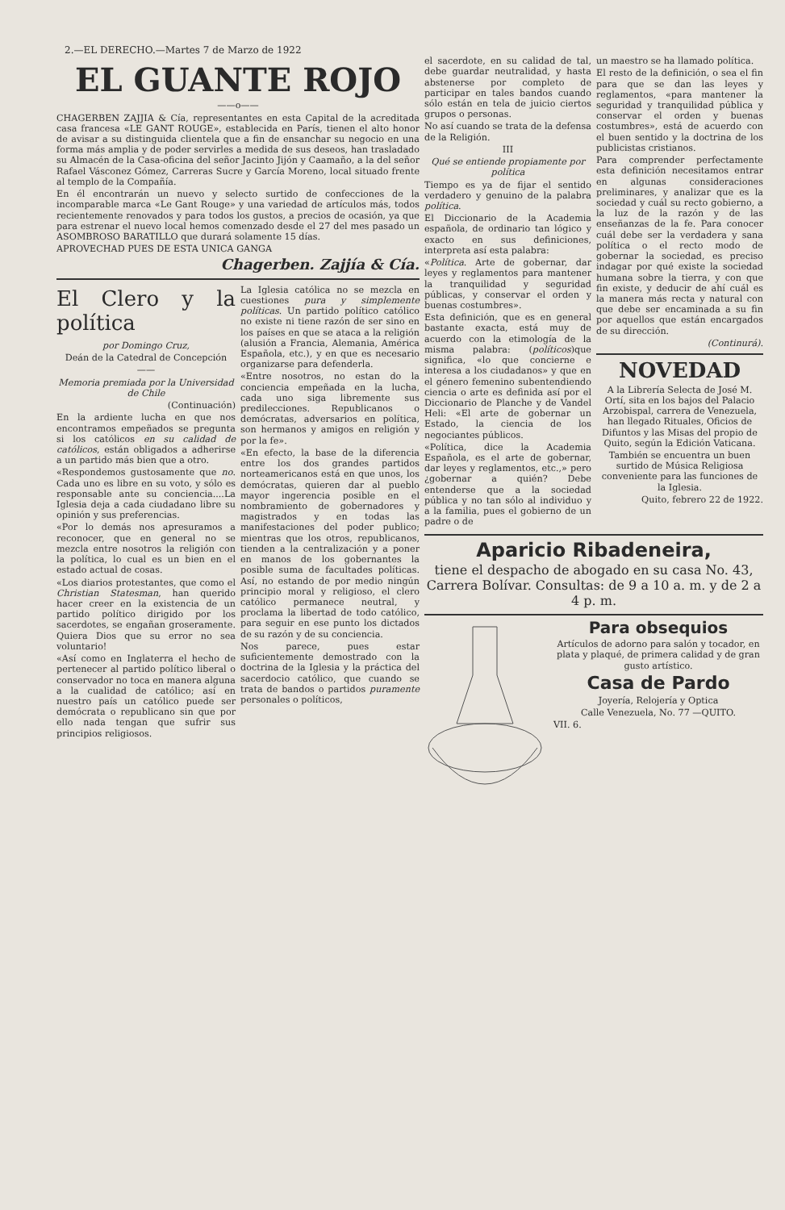2.—EL DERECHO.—Martes 7 de Marzo de 1922
EL GUANTE ROJO
——o——
CHAGERBEN ZAJJIA & Cía, representantes en esta Capital de la acreditada casa francesa «LE GANT ROUGE», establecida en París, tienen el alto honor de avisar a su distinguida clientela que a fin de ensanchar su negocio en una forma más amplia y de poder servirles a medida de sus deseos, han trasladado su Almacén de la Casa-oficina del señor Jacinto Jijón y Caamaño, a la del señor Rafael Vásconez Gómez, Carreras Sucre y García Moreno, local situado frente al templo de la Compañía.
En él encontrarán un nuevo y selecto surtido de confecciones de la incomparable marca «Le Gant Rouge» y una variedad de artículos más, todos recientemente renovados y para todos los gustos, a precios de ocasión, ya que para estrenar el nuevo local hemos comenzado desde el 27 del mes pasado un ASOMBROSO BARATILLO que durará solamente 15 días.
APROVECHAD PUES DE ESTA UNICA GANGA
Chagerben. Zajjía & Cía.
El Clero y la política
por Domingo Cruz,
Deán de la Catedral de Concepción
——
Memoria premiada por la Universidad de Chile
(Continuación)
En la ardiente lucha en que nos encontramos empeñados se pregunta si los católicos en su calidad de católicos, están obligados a adherirse a un partido más bien que a otro.
«Respondemos gustosamente que no. Cada uno es libre en su voto, y sólo es responsable ante su conciencia....La Iglesia deja a cada ciudadano libre su opinión y sus preferencias.
«Por lo demás nos apresuramos a reconocer, que en general no se mezcla entre nosotros la religión con la política, lo cual es un bien en el estado actual de cosas.
«Los diarios protestantes, que como el Christian Statesman, han querido hacer creer en la existencia de un partido político dirigido por los sacerdotes, se engañan groseramente. Quiera Dios que su error no sea voluntario!
«Así como en Inglaterra el hecho de pertenecer al partido político liberal o conservador no toca en manera alguna a la cualidad de católico; así en nuestro país un católico puede ser demócrata o republicano sin que por ello nada tengan que sufrir sus principios religiosos.
La Iglesia católica no se mezcla en cuestiones pura y simplemente políticas. Un partido político católico no existe ni tiene razón de ser sino en los países en que se ataca a la religión (alusión a Francia, Alemania, América Española, etc.), y en que es necesario organizarse para defenderla.
«Entre nosotros, no estan do la conciencia empeñada en la lucha, cada uno siga libremente sus predilecciones. Republicanos o demócratas, adversarios en política, son hermanos y amigos en religión y por la fe».
«En efecto, la base de la diferencia entre los dos grandes partidos norteamericanos está en que unos, los demócratas, quieren dar al pueblo mayor ingerencia posible en el nombramiento de gobernadores y magistrados y en todas las manifestaciones del poder publico; mientras que los otros, republicanos, tienden a la centralización y a poner en manos de los gobernantes la posible suma de facultades políticas. Así, no estando de por medio ningún principio moral y religioso, el clero católico permanece neutral, y proclama la libertad de todo católico, para seguir en ese punto los dictados de su razón y de su conciencia.
Nos parece, pues estar suficientemente demostrado con la doctrina de la Iglesia y la práctica del sacerdocio católico, que cuando se trata de bandos o partidos puramente personales o políticos,
el sacerdote, en su calidad de tal, debe guardar neutralidad, y hasta abstenerse por completo de participar en tales bandos cuando sólo están en tela de juicio ciertos grupos o personas.
No así cuando se trata de la defensa de la Religión.
III
Qué se entiende propiamente por política
Tiempo es ya de fijar el sentido verdadero y genuino de la palabra política.
El Diccionario de la Academia española, de ordinario tan lógico y exacto en sus definiciones, interpreta así esta palabra:
«Política. Arte de gobernar, dar leyes y reglamentos para mantener la tranquilidad y seguridad públicas, y conservar el orden y buenas costumbres».
Esta definición, que es en general bastante exacta, está muy de acuerdo con la etimología de la misma palabra: (políticos)que significa, «lo que concierne e interesa a los ciudadanos» y que en el género femenino subentendiendo ciencia o arte es definida así por el Diccionario de Planche y de Vandel Heli: «El arte de gobernar un Estado, la ciencia de los negociantes públicos.
«Política, dice la Academia Española, es el arte de gobernar, dar leyes y reglamentos, etc.,» pero ¿gobernar a quién? Debe entenderse que a la sociedad pública y no tan sólo al individuo y a la familia, pues el gobierno de un padre o de
un maestro se ha llamado política.
El resto de la definición, o sea el fin para que se dan las leyes y reglamentos, «para mantener la seguridad y tranquilidad pública y conservar el orden y buenas costumbres», está de acuerdo con el buen sentido y la doctrina de los publicistas cristianos.
Para comprender perfectamente esta definición necesitamos entrar en algunas consideraciones preliminares, y analizar que es la sociedad y cuál su recto gobierno, a la luz de la razón y de las enseñanzas de la fe. Para conocer cuál debe ser la verdadera y sana política o el recto modo de gobernar la sociedad, es preciso indagar por qué existe la sociedad humana sobre la tierra, y con que fin existe, y deducir de ahí cuál es la manera más recta y natural con que debe ser encaminada a su fin por aquellos que están encargados de su dirección.
(Continurá).
NOVEDAD
A la Librería Selecta de José M. Ortí, sita en los bajos del Palacio Arzobispal, carrera de Venezuela, han llegado Rituales, Oficios de Difuntos y las Misas del propio de Quito, según la Edición Vaticana.
También se encuentra un buen surtido de Música Religiosa conveniente para las funciones de la Iglesia.
Quito, febrero 22 de 1922.
Aparicio Ribadeneira,
tiene el despacho de abogado en su casa No. 43, Carrera Bolívar. Consultas: de 9 a 10 a. m. y de 2 a 4 p. m.
Para obsequios
Artículos de adorno para salón y tocador, en plata y plaqué, de primera calidad y de gran gusto artístico.
Casa de Pardo
Joyería, Relojería y Optica
Calle Venezuela, No. 77 —QUITO.
VII. 6.